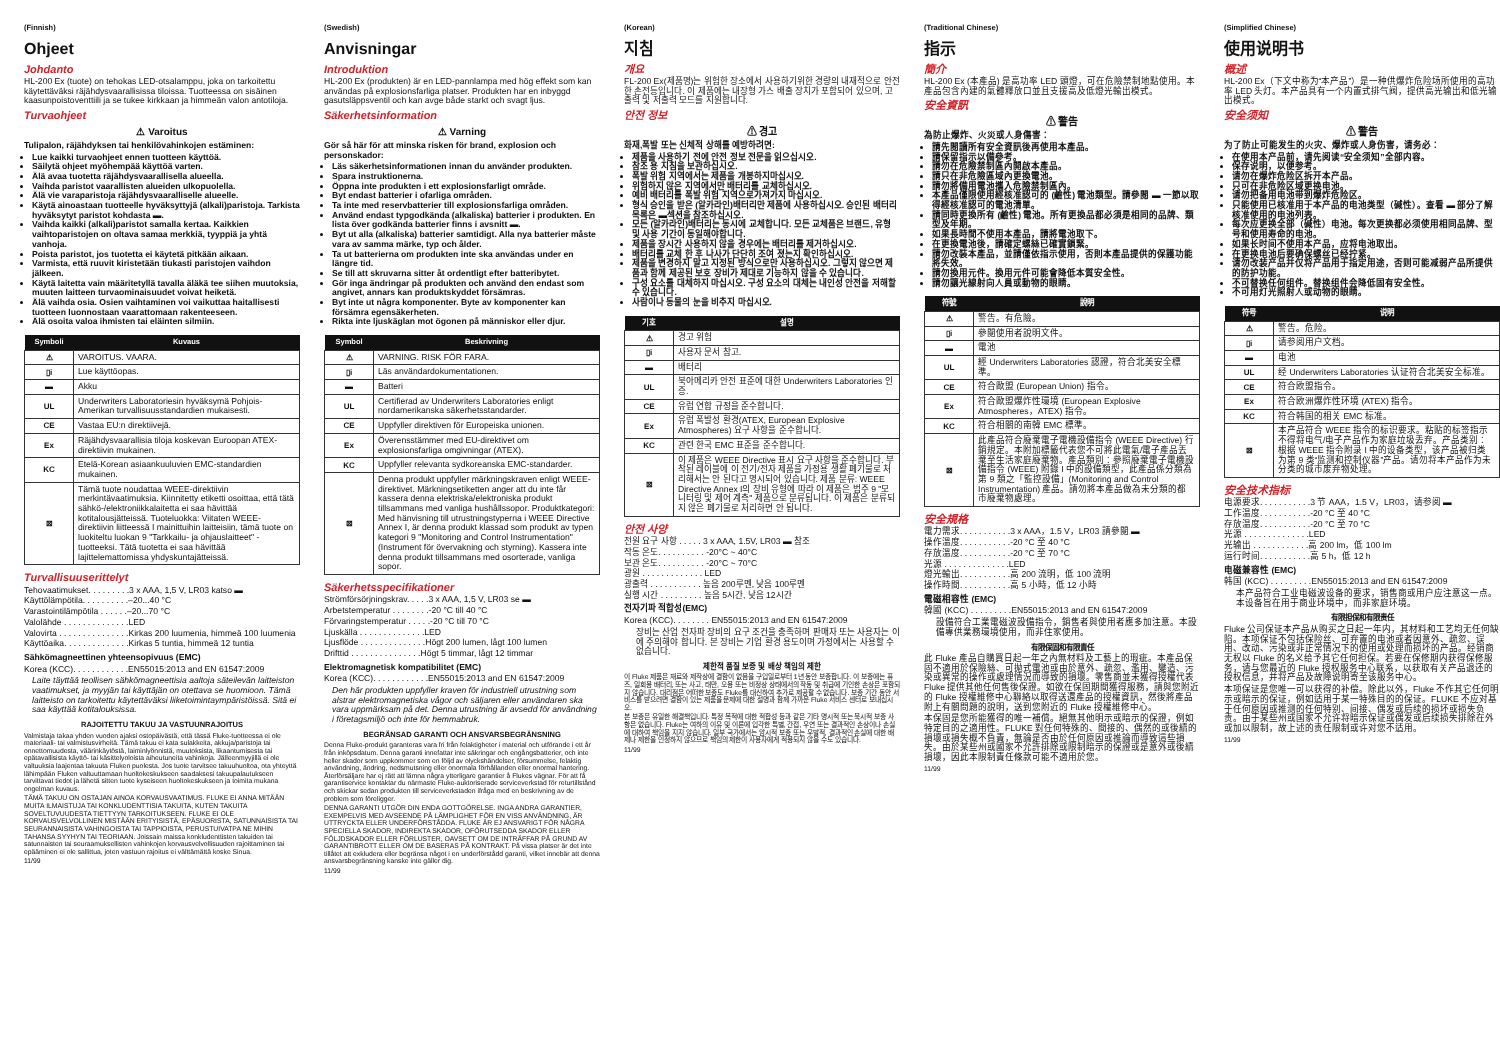(Finnish)
Ohjeet
Johdanto
HL-200 Ex (tuote) on tehokas LED-otsalamppu, joka on tarkoitettu käytettäväksi räjähdysvaarallisissa tiloissa. Tuotteessa on sisäinen kaasunpoistoventtiili ja se tukee kirkkaan ja himmeän valon antotiloja.
Turvaohjeet
⚠ Varoitus
Tulipalon, räjähdyksen tai henkilövahinkojen estäminen:
Lue kaikki turvaohjeet ennen tuotteen käyttöä.
Säilytä ohjeet myöhempää käyttöä varten.
Älä avaa tuotetta räjähdysvaarallisella alueella.
Vaihda paristot vaarallisten alueiden ulkopuolella.
Älä vie varaparistoja räjähdysvaaralliselle alueelle.
Käytä ainoastaan tuotteelle hyväksyttyjä (alkali)paristoja. Tarkista hyväksytyt paristot kohdasta ▬.
Vaihda kaikki (alkali)paristot samalla kertaa. Kaikkien vaihtoparistojen on oltava samaa merkkiä, tyyppiä ja yhtä vanhoja.
Poista paristot, jos tuotetta ei käytetä pitkään aikaan.
Varmista, että ruuvit kiristetään tiukasti paristojen vaihdon jälkeen.
Käytä laitetta vain määritetyllä tavalla äläkä tee siihen muutoksia, muuten laitteen turvaominaisuudet voivat heiketä.
Älä vaihda osia. Osien vaihtaminen voi vaikuttaa haitallisesti tuotteen luonnostaan vaarattomaan rakenteeseen.
Älä osoita valoa ihmisten tai eläinten silmiin.
| Symboli | Kuvaus |
| --- | --- |
| ⚠ | VAROITUS. VAARA. |
| ▯i | Lue käyttöopas. |
| ▬ | Akku |
| UL | Underwriters Laboratoriesin hyväksymä Pohjois-Amerikan turvallisuusstandardien mukaisesti. |
| CE | Vastaa EU:n direktiivejä. |
| Ex | Räjähdysvaarallisia tiloja koskevan Euroopan ATEX-direktiivin mukainen. |
| KC | Etelä-Korean asiaankuuluvien EMC-standardien mukainen. |
| ⊠ | Tämä tuote noudattaa WEEE-direktiivin merkintävaatimuksia. Kiinnitetty etiketti osoittaa, että tätä sähkö-/elektroniikkalaitetta ei saa hävittää kotitalousjätteissä. Tuoteluokka: Viitaten WEEE-direktiivin liitteessä I mainittuihin laitteisiin, tämä tuote on luokiteltu luokan 9 "Tarkkailu- ja ohjauslaitteet" -tuotteeksi. Tätä tuotetta ei saa hävittää lajittelemattomissa yhdyskuntajätteissä. |
Turvallisuuserittelyt
Tehovaatimukset. . . . . . . . .3 x AAA, 1,5 V, LR03 katso ▬
Käyttölämpötila. . . . . . . . . .–20...40 °C
Varastointilämpötila . . . . . .–20...70 °C
Valolähde . . . . . . . . . . . . . .LED
Valovirta . . . . . . . . . . . . . . .Kirkas 200 luumenia, himmeä 100 luumenia
Käyttöaika. . . . . . . . . . . . . .Kirkas 5 tuntia, himmeä 12 tuntia
Sähkömagneettinen yhteensopivuus (EMC)
Korea (KCC). . . . . . . . . . . .EN55015:2013 and EN 61547:2009
Laite täyttää teollisen sähkömagneettisia aaltoja säteilevän laitteiston vaatimukset, ja myyjän tai käyttäjän on otettava se huomioon. Tämä laitteisto on tarkoitettu käytettäväksi liiketoimintaympäristöissä. Sitä ei saa käyttää kotitalouksissa.
RAJOITETTU TAKUU JA VASTUUNRAJOITUS
Valmistaja takaa yhden vuoden ajaksi ostopäivästä, että tässä Fluke-tuotteessa ei ole materiaali- tai valmistusvirheitä. Tämä takuu ei kata sulakkeita, akkuja/paristoja tai onnettomuudesta, väärinkäytöstä, laiminlyönnistä, muutoksista, likaantumisesta tai epätavallisista käyttö- tai käsittelyoloista aiheutuneita vahinkoja. Jälleenmyyjillä ei ole valtuuksia laajentaa takuuta Fluken puolesta. Jos tuote tarvitsee takuuhuoltoa, ota yhteyttä lähimpään Fluken valtuuttamaan huoltokeskukseen saadaksesi takuupalautukseen tarvittavat tiedot ja lähetä sitten tuote kyseiseen huoltokeskukseen ja toimita mukana ongelman kuvaus.
TÄMÄ TAKUU ON OSTAJAN AINOA KORVAUSVAATIMUS. FLUKE EI ANNA MITÄÄN MUITA ILMAISTUJA TAI KONKLUDENTTISIA TAKUITA, KUTEN TAKUITA SOVELTUVUUDESTA TIETTYYN TARKOITUKSEEN. FLUKE EI OLE KORVAUSVELVOLLINEN MISTÄÄN ERITYISISTÄ, EPÄSUORISTA, SATUNNAISISTA TAI SEURANNAISISTA VAHINGOISTA TAI TAPPIOISTA, PERUSTUIVATPA NE MIHIN TAHANSA SYYHYN TAI TEORIAAN. Joissain maissa konkludenttisten takuiden tai satunnaisten tai seuraamuksellisten vahinkojen korvausvelvollisuuden rajoittaminen tai epääminen ei ole sallittua, joten vastuun rajoitus ei välttämättä koske Sinua.
11/99
(Swedish)
Anvisningar
Introduktion
HL-200 Ex (produkten) är en LED-pannlampa med hög effekt som kan användas på explosionsfarliga platser. Produkten har en inbyggd gasutsläppsventil och kan avge både starkt och svagt ljus.
Säkerhetsinformation
⚠ Varning
Gör så här för att minska risken för brand, explosion och personskador:
Läs säkerhetsinformationen innan du använder produkten.
Spara instruktionerna.
Öppna inte produkten i ett explosionsfarligt område.
Byt endast batterier i ofarliga områden.
Ta inte med reservbatterier till explosionsfarliga områden.
Använd endast typgodkända (alkaliska) batterier i produkten. En lista över godkända batterier finns i avsnitt ▬.
Byt ut alla (alkaliska) batterier samtidigt. Alla nya batterier måste vara av samma märke, typ och ålder.
Ta ut batterierna om produkten inte ska användas under en längre tid.
Se till att skruvarna sitter åt ordentligt efter batteribytet.
Gör inga ändringar på produkten och använd den endast som angivet, annars kan produktskyddet försämras.
Byt inte ut några komponenter. Byte av komponenter kan försämra egensäkerheten.
Rikta inte ljuskäglan mot ögonen på människor eller djur.
| Symbol | Beskrivning |
| --- | --- |
| ⚠ | VARNING. RISK FÖR FARA. |
| ▯i | Läs användardokumentationen. |
| ▬ | Batteri |
| UL | Certifierad av Underwriters Laboratories enligt nordamerikanska säkerhetsstandarder. |
| CE | Uppfyller direktiven för Europeiska unionen. |
| Ex | Överensstämmer med EU-direktivet om explosionsfarliga omgivningar (ATEX). |
| KC | Uppfyller relevanta sydkoreanska EMC-standarder. |
| ⊠ | Denna produkt uppfyller märkningskraven enligt WEEE-direktivet. Märkningsetiketten anger att du inte får kassera denna elektriska/elektroniska produkt tillsammans med vanliga hushållssopor. Produktkategori: Med hänvisning till utrustningstyperna i WEEE Directive Annex I, är denna produkt klassad som produkt av typen kategori 9 "Monitoring and Control Instrumentation" (Instrument för övervakning och styrning). Kassera inte denna produkt tillsammans med osorterade, vanliga sopor. |
Säkerhetsspecifikationer
Strömförsörjningskrav. . . . .3 x AAA, 1,5 V, LR03 se ▬
Arbetstemperatur . . . . . . . .-20 °C till 40 °C
Förvaringstemperatur . . . . .-20 °C till 70 °C
Ljuskälla . . . . . . . . . . . . . .LED
Ljusflöde . . . . . . . . . . . . . .Högt 200 lumen, lågt 100 lumen
Drifttid . . . . . . . . . . . . . . .Högt 5 timmar, lågt 12 timmar
Elektromagnetisk kompatibilitet (EMC)
Korea (KCC). . . . . . . . . . . .EN55015:2013 and EN 61547:2009
Den här produkten uppfyller kraven för industriell utrustning som alstrar elektromagnetiska vågor och säljaren eller användaren ska vara uppmärksam på det. Denna utrustning är avsedd för användning i företagsmiljö och inte för hemmabruk.
BEGRÄNSAD GARANTI OCH ANSVARSBEGRÄNSNING
Denna Fluke-produkt garanteras vara fri från felaktigheter i material och utförande i ett år från inköpsdatum. Denna garanti innefattar inte säkringar och engångsbatterier, och inte heller skador som uppkommer som en följd av olyckshändelser, försummelse, felaktig användning, ändring, nedsmutsning eller onormala förhållanden eller onormal hantering. Återförsäljare har ej rätt att lämna några ytterligare garantier å Flukes vägnar. För att få garantiservice kontaktar du närmaste Fluke-auktoriserade serviceverkstad för returtillstånd och skickar sedan produkten till serviceverkstaden ifråga med en beskrivning av de problem som föreligger.
DENNA GARANTI UTGÖR DIN ENDA GOTTGÖRELSE. INGA ANDRA GARANTIER, EXEMPELVIS MED AVSEENDE PÅ LÄMPLIGHET FÖR EN VISS ANVÄNDNING, ÄR UTTRYCKTA ELLER UNDERFÖRSTÅDDA. FLUKE ÄR EJ ANSVARIGT FÖR NÅGRA SPECIELLA SKADOR, INDIREKTA SKADOR, OFÖRUTSEDDA SKADOR ELLER FÖLJDSKADOR ELLER FÖRLUSTER, OAVSETT OM DE INTRÄFFAR PÅ GRUND AV GARANTIBROTT ELLER OM DE BASERAS PÅ KONTRAKT. På vissa platser är det inte tillåtet att exkludera eller begränsa något i en underförstådd garanti, vilket innebär att denna ansvarsbegränsning kanske inte gäller dig.
11/99
(Korean)
지침
개요
FL-200 Ex(제품명)는 위험한 장소에서 사용하기위한 경량의 내재적으로 안전한 손전등입니다. 이 제품에는 내장형 가스 배출 장치가 포함되어 있으며, 고출력 및 저출력 모드를 지원합니다.
안전 정보
⚠ 경고
화재,폭발 또는 신체적 상해를 예방하려면:
제품을 사용하기 전에 안전 정보 전문을 읽으십시오.
참조 용 지침을 보관하십시오.
폭발 위험 지역에서는 제품을 개봉하지마십시오.
위험하지 않은 지역에서만 배터리를 교체하십시오.
예비 배터리를 폭발 위험 지역으로가져가지 마십시오.
형식 승인을 받은 (알카라인)배터리만 제품에 사용하십시오. 승인된 배터리 목록은 ▬섹션을 참조하십시오.
모든 (알카라인)배터리는 동시에 교체합니다. 모든 교체품은 브랜드, 유형 및 사용 기간이 동일해야합니다.
제품을 장시간 사용하지 않을 경우에는 배터리를 제거하십시오.
배터리를 교체 한 후 나사가 단단히 조여 졌는지 확인하십시오.
제품을 변경하지 말고 지정된 방식으로만 사용하십시오. 그렇지 않으면 제품과 함께 제공된 보호 장비가 제대로 기능하지 않을 수 있습니다.
구성 요소를 대체하지 마십시오. 구성 요소의 대체는 내인성 안전을 저해할 수 있습니다.
사람이나 동물의 눈을 비추지 마십시오.
| 기호 | 설명 |
| --- | --- |
| ⚠ | 경고 위험 |
| ▯i | 사용자 문서 참고. |
| ▬ | 배터리 |
| UL | 북아메리카 안전 표준에 대한 Underwriters Laboratories 인증. |
| CE | 유럽 연합 규정을 준수합니다. |
| Ex | 유럽 폭발성 환경(ATEX, European Explosive Atmospheres) 요구 사항을 준수합니다. |
| KC | 관련 한국 EMC 표준을 준수합니다. |
| ⊠ | 이 제품은 WEEE Directive 표시 요구 사항을 준수합니다. 부착된 레이블에 이 전기/전자 제품을 가정용 생활 폐기물로 처리해서는 안 된다고 명시되어 있습니다. 제품 분류: WEEE Directive Annex I의 장비 유형에 따라 이 제품은 범주 9 "모니터링 및 제어 계측" 제품으로 분류됩니다. 이 제품은 분류되지 않은 폐기물로 처리하면 안 됩니다. |
안전 사양
전원 요구 사항 . . . . . 3 x AAA, 1.5V, LR03 ▬ 참조
작동 온도. . . . . . . . . . -20°C ~ 40°C
보관 온도. . . . . . . . . . -20°C ~ 70°C
광원 . . . . . . . . . . . . . LED
광출력 . . . . . . . . . . . 높음 200루멘, 낮음 100루멘
실행 시간 . . . . . . . . . 높음 5시간, 낮음 12시간
전자기파 적합성(EMC)
Korea (KCC). . . . . . . . EN55015:2013 and EN 61547:2009
장비는 산업 전자파 장비의 요구 조건을 충족하며 판매자 또는 사용자는 이에 주의해야 합니다. 본 장비는 기업 환경 용도이며 가정에서는 사용할 수 없습니다.
제한적 품질 보증 및 배상 책임의 제한
이 Fluke 제품은 재료와 제작상에 결함이 없음을 구입일로부터 1년 동안 보증합니다. 이 보증에는 퓨즈, 일회용 배터리, 또는 사고, 태만, 오용 또는 비정상 상태에서의 작동 및 취급에 기인한 손상은 포함되지 않습니다. 대리점은 어떠한 보증도 Fluke를 대신하여 추가로 제공할 수 없습니다. 보증 기간 동안 서비스를 받으려면 결함이 있는 제품을 문제에 대한 설명과 함께 가까운 Fluke 서비스 센터로 보내십시오.
본 보증은 유일한 해결책입니다. 특정 목적에 대한 적합성 등과 같은 기타 명시적 또는 묵시적 보증 사항은 없습니다. Fluke는 여하의 이유 및 이론에 입각한 특별, 간접, 우연 또는 결과적인 손상이나 손실에 대하여 책임을 지지 않습니다. 일부 국가에서는 암시적 보증 또는 우발적, 결과적인 손실에 대한 배제나 제한을 인정하지 않으므로 책임의 제한이 사용자에게 적용되지 않을 수도 있습니다.
11/99
(Traditional Chinese)
指示
簡介
HL-200 Ex (本產品) 是高功率 LED 頭燈，可在危險禁制地點使用。本產品包含內建的氣體釋放口並且支援高及低燈光輸出模式。
安全資訊
⚠ 警告
為防止爆炸、火災或人身傷害：
請先閱讀所有安全資訊後再使用本產品。
請保留指示以備參考。
請勿在危險禁制區內開啟本產品。
請只在非危險區域內更換電池。
請勿將備用電池攜入危險禁制區內。
本產品僅限使用經核准認可的 (鹼性) 電池類型。請參閱 ▬ 一節以取得經核准認可的電池清單。
請同時更換所有 (鹼性) 電池。所有更換品都必須是相同的品牌、類型及年期。
如果長時間不使用本產品，請將電池取下。
在更換電池後，請確定螺絲已確實鎖緊。
請勿改裝本產品，並請僅依指示使用，否則本產品提供的保護功能將失效。
請勿換用元件。換用元件可能會降低本質安全性。
請勿讓光線射向人員或動物的眼睛。
| 符號 | 說明 |
| --- | --- |
| ⚠ | 警告。有危險。 |
| ▯i | 參閱使用者說明文件。 |
| ▬ | 電池 |
| UL | 經 Underwriters Laboratories 認證，符合北美安全標準。 |
| CE | 符合歐盟 (European Union) 指令。 |
| Ex | 符合歐盟爆炸性環境 (European Explosive Atmospheres，ATEX) 指令。 |
| KC | 符合相關的南韓 EMC 標準。 |
| ⊠ | 此產品符合廢棄電子電機設備指令 (WEEE Directive) 行銷規定。本附加標籤代表您不可將此電氣/電子產品丟棄至生活家庭廢棄物。產品類別：參照廢棄電子電機設備指令 (WEEE) 附錄 I 中的設備類型，此產品係分類為第 9 類之「監控設備」(Monitoring and Control Instrumentation) 產品。請勿將本產品做為未分類的都市廢棄物處理。 |
安全規格
電力需求. . . . . . . . . . .3 x AAA，1.5 V，LR03 請參閱 ▬
操作溫度. . . . . . . . . . .-20 °C 至 40 °C
存放溫度. . . . . . . . . . .-20 °C 至 70 °C
光源 . . . . . . . . . . . . . .LED
燈光輸出. . . . . . . . . . .高 200 流明，低 100 流明
操作時間. . . . . . . . . . .高 5 小時，低 12 小時
電磁相容性 (EMC)
韓國 (KCC) . . . . . . . . .EN55015:2013 and EN 61547:2009
設備符合工業電磁波設備指令，銷售者與使用者應多加注意。本設備專供業務環境使用，而非住家使用。
有限保固和有限責任
此 Fluke 產品自購買日起一年之內無材料及工藝上的瑕疵。本產品保固不適用於保險絲、可拋式電池或由於意外、疏忽、濫用、變造、污染或異常的操作或處理情況而導致的損壞。零售商並未獲得授權代表 Fluke 提供其他任何售後保證。如欲在保固期間獲得服務，請與您附近的 Fluke 授權維修中心聯絡以取得送還產品的授權資訊，然後將產品附上有關問題的說明，送到您附近的 Fluke 授權維修中心。
本保固是您所能獲得的唯一補償。絕無其他明示或暗示的保證，例如特定目的之適用性。FLUKE 對任何特殊的、間接的、偶然的或後續的損壞或損失概不負責，無論是否由於任何原因或推論而導致這些損失。由於某些州或國家不允許排除或限制暗示的保證或是意外或後續損壞，因此本限制責任條款可能不適用於您。
11/99
(Simplified Chinese)
使用说明书
概述
HL-200 Ex（下文中称为“本产品”）是一种供爆炸危险场所使用的高功率 LED 头灯。本产品具有一个内置式排气阀，提供高光输出和低光输出模式。
安全须知
⚠ 警告
为了防止可能发生的火灾、爆炸或人身伤害，请务必：
在使用本产品前，请先阅读“安全须知”全部内容。
保存说明，以便参考。
请勿在爆炸危险区拆开本产品。
只可在非危险区域更换电池。
请勿把备用电池带到爆炸危险区。
只能使用已核准用于本产品的电池类型（碱性）。查看 ▬ 部分了解核准使用的电池列表。
每次应更换全部（碱性）电池。每次更换都必须使用相同品牌、型号和使用寿命的电池。
如果长时间不使用本产品，应将电池取出。
在更换电池后要确保螺丝已经拧紧。
请勿改装产品并仅将产品用于指定用途，否则可能减弱产品所提供的防护功能。
不可替换任何组件。替换组件会降低固有安全性。
不可用灯光照射人或动物的眼睛。
| 符号 | 说明 |
| --- | --- |
| ⚠ | 警告。危险。 |
| ▯i | 请参阅用户文档。 |
| ▬ | 电池 |
| UL | 经 Underwriters Laboratories 认证符合北美安全标准。 |
| CE | 符合欧盟指令。 |
| Ex | 符合欧洲爆炸性环境 (ATEX) 指令。 |
| KC | 符合韩国的相关 EMC 标准。 |
| ⊠ | 本产品符合 WEEE 指令的标识要求。粘贴的标签指示不得将电气/电子产品作为家庭垃圾丢弃。产品类别：根据 WEEE 指令附录 I 中的设备类型，该产品被归类为第 9 类“监测和控制仪器”产品。请勿将本产品作为未分类的城市废弃物处理。 |
安全技术指标
电源要求. . . . . . . . . . .3 节 AAA，1.5 V，LR03，请参阅 ▬
工作温度. . . . . . . . . . .-20 °C 至 40 °C
存放温度. . . . . . . . . . .-20 °C 至 70 °C
光源 . . . . . . . . . . . . . .LED
光输出 . . . . . . . . . . . .高 200 lm，低 100 lm
运行时间. . . . . . . . . . .高 5 h，低 12 h
电磁兼容性 (EMC)
韩国 (KCC) . . . . . . . . .EN55015:2013 and EN 61547:2009
本产品符合工业电磁波设备的要求，销售商或用户应注意这一点。本设备旨在用于商业环境中，而非家庭环境。
有限担保和有限责任
Fluke 公司保证本产品从购买之日起一年内，其材料和工艺均无任何缺陷。本项保证不包括保险丝、可弃置的电池或者因意外、疏忽、误用、改动、污染或非正常情况下的使用或处理而损坏的产品。经销商无权以 Fluke 的名义给予其它任何担保。若要在保修期内获得保修服务，请与您最近的 Fluke 授权服务中心联系，以获取有关产品退还的授权信息，并将产品及故障说明寄至该服务中心。
本项保证是您唯一可以获得的补偿。除此以外，Fluke 不作其它任何明示或暗示的保证，例如适用于某一特殊目的的保证。FLUKE 不应对基于任何原因或推测的任何特别、间接、偶发或后续的损坏或损失负责。由于某些州或国家不允许将暗示保证或偶发或后续损失排除在外或加以限制，故上述的责任限制或许对您不适用。
11/99